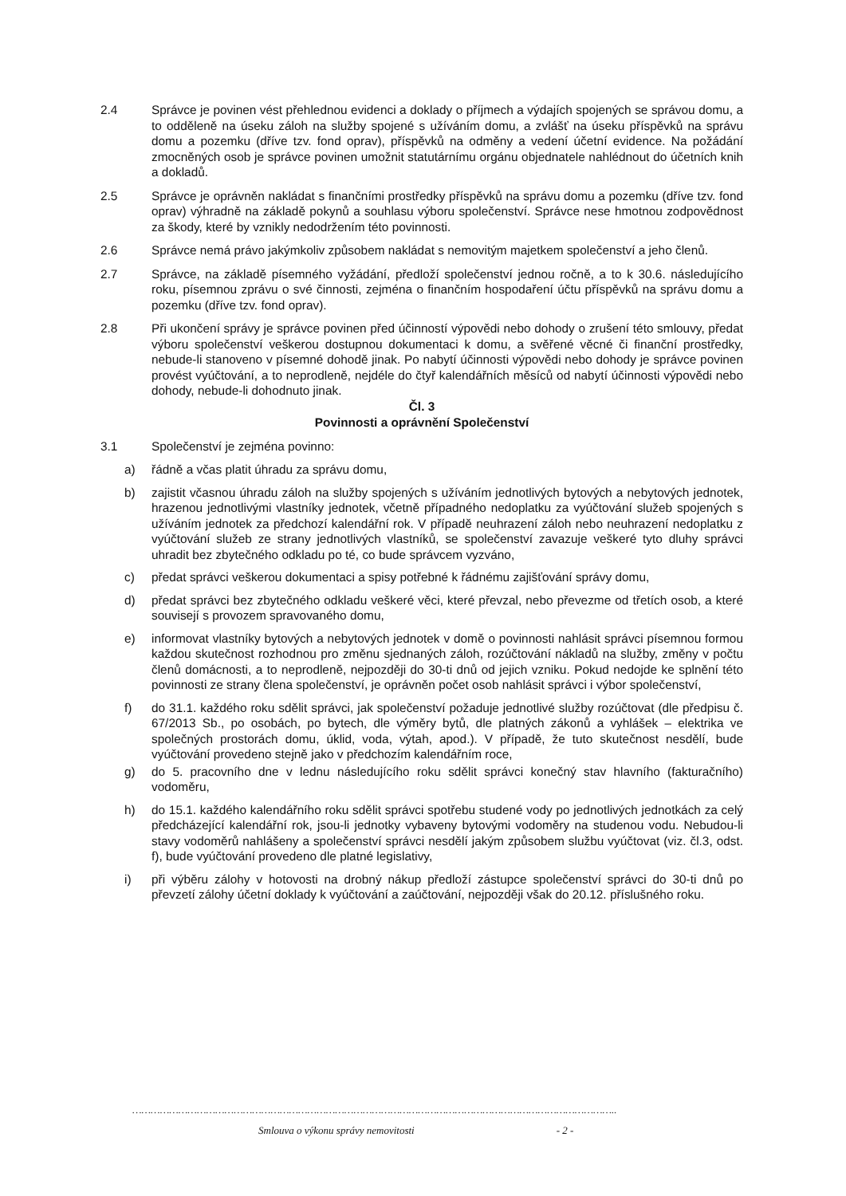2.4 Správce je povinen vést přehlednou evidenci a doklady o příjmech a výdajích spojených se správou domu, a to odděleně na úseku záloh na služby spojené s užíváním domu, a zvlášť na úseku příspěvků na správu domu a pozemku (dříve tzv. fond oprav), příspěvků na odměny a vedení účetní evidence. Na požádání zmocněných osob je správce povinen umožnit statutárnímu orgánu objednatele nahlédnout do účetních knih a dokladů.
2.5 Správce je oprávněn nakládat s finančními prostředky příspěvků na správu domu a pozemku (dříve tzv. fond oprav) výhradně na základě pokynů a souhlasu výboru společenství. Správce nese hmotnou zodpovědnost za škody, které by vznikly nedodržením této povinnosti.
2.6 Správce nemá právo jakýmkoliv způsobem nakládat s nemovitým majetkem společenství a jeho členů.
2.7 Správce, na základě písemného vyžádání, předloží společenství jednou ročně, a to k 30.6. následujícího roku, písemnou zprávu o své činnosti, zejména o finančním hospodaření účtu příspěvků na správu domu a pozemku (dříve tzv. fond oprav).
2.8 Při ukončení správy je správce povinen před účinností výpovědi nebo dohody o zrušení této smlouvy, předat výboru společenství veškerou dostupnou dokumentaci k domu, a svěřené věcné či finanční prostředky, nebude-li stanoveno v písemné dohodě jinak. Po nabytí účinnosti výpovědi nebo dohody je správce povinen provést vyúčtování, a to neprodleně, nejdéle do čtyř kalendářních měsíců od nabytí účinnosti výpovědi nebo dohody, nebude-li dohodnuto jinak.
Čl. 3
Povinnosti a oprávnění Společenství
3.1 Společenství je zejména povinno:
a) řádně a včas platit úhradu za správu domu,
b) zajistit včasnou úhradu záloh na služby spojených s užíváním jednotlivých bytových a nebytových jednotek, hrazenou jednotlivými vlastníky jednotek, včetně případného nedoplatku za vyúčtování služeb spojených s užíváním jednotek za předchozí kalendářní rok. V případě neuhrazení záloh nebo neuhrazení nedoplatku z vyúčtování služeb ze strany jednotlivých vlastníků, se společenství zavazuje veškeré tyto dluhy správci uhradit bez zbytečného odkladu po té, co bude správcem vyzváno,
c) předat správci veškerou dokumentaci a spisy potřebné k řádnému zajišťování správy domu,
d) předat správci bez zbytečného odkladu veškeré věci, které převzal, nebo převezme od třetích osob, a které souvisejí s provozem spravovaného domu,
e) informovat vlastníky bytových a nebytových jednotek v domě o povinnosti nahlásit správci písemnou formou každou skutečnost rozhodnou pro změnu sjednaných záloh, rozúčtování nákladů na služby, změny v počtu členů domácnosti, a to neprodleně, nejpozději do 30-ti dnů od jejich vzniku. Pokud nedojde ke splnění této povinnosti ze strany člena společenství, je oprávněn počet osob nahlásit správci i výbor společenství,
f) do 31.1. každého roku sdělit správci, jak společenství požaduje jednotlivé služby rozúčtovat (dle předpisu č. 67/2013 Sb., po osobách, po bytech, dle výměry bytů, dle platných zákonů a vyhlášek – elektrika ve společných prostorách domu, úklid, voda, výtah, apod.). V případě, že tuto skutečnost nesdělí, bude vyúčtování provedeno stejně jako v předchozím kalendářním roce,
g) do 5. pracovního dne v lednu následujícího roku sdělit správci konečný stav hlavního (fakturačního) vodoměru,
h) do 15.1. každého kalendářního roku sdělit správci spotřebu studené vody po jednotlivých jednotkách za celý předcházející kalendářní rok, jsou-li jednotky vybaveny bytovými vodoměry na studenou vodu. Nebudou-li stavy vodoměrů nahlášeny a společenství správci nesdělí jakým způsobem službu vyúčtovat (viz. čl.3, odst. f), bude vyúčtování provedeno dle platné legislativy,
i) při výběru zálohy v hotovosti na drobný nákup předloží zástupce společenství správci do 30-ti dnů po převzetí zálohy účetní doklady k vyúčtování a zaúčtování, nejpozději však do 20.12. příslušného roku.
…………………………………………………………………………………………………………………………………………..
Smlouva o výkonu správy nemovitosti - 2 -